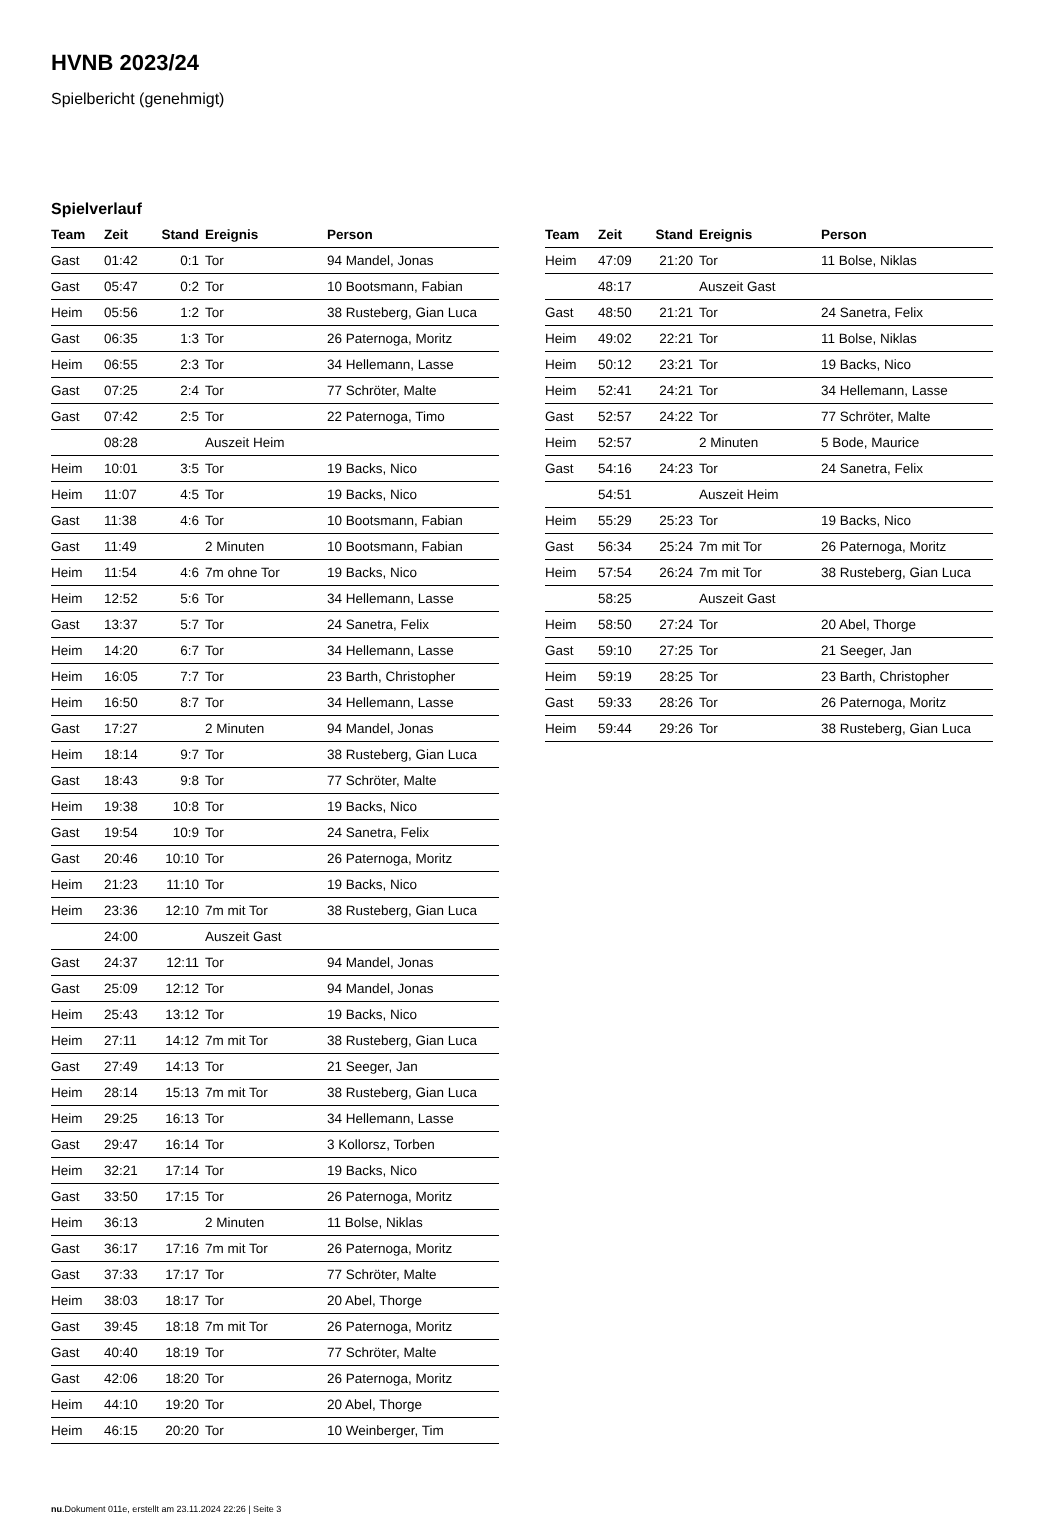HVNB 2023/24
Spielbericht (genehmigt)
Spielverlauf
| Team | Zeit | Stand | Ereignis | Person |
| --- | --- | --- | --- | --- |
| Gast | 01:42 | 0:1 | Tor | 94 Mandel, Jonas |
| Gast | 05:47 | 0:2 | Tor | 10 Bootsmann, Fabian |
| Heim | 05:56 | 1:2 | Tor | 38 Rusteberg, Gian Luca |
| Gast | 06:35 | 1:3 | Tor | 26 Paternoga, Moritz |
| Heim | 06:55 | 2:3 | Tor | 34 Hellemann, Lasse |
| Gast | 07:25 | 2:4 | Tor | 77 Schröter, Malte |
| Gast | 07:42 | 2:5 | Tor | 22 Paternoga, Timo |
| | 08:28 | | Auszeit Heim | |
| Heim | 10:01 | 3:5 | Tor | 19 Backs, Nico |
| Heim | 11:07 | 4:5 | Tor | 19 Backs, Nico |
| Gast | 11:38 | 4:6 | Tor | 10 Bootsmann, Fabian |
| Gast | 11:49 | | 2 Minuten | 10 Bootsmann, Fabian |
| Heim | 11:54 | 4:6 | 7m ohne Tor | 19 Backs, Nico |
| Heim | 12:52 | 5:6 | Tor | 34 Hellemann, Lasse |
| Gast | 13:37 | 5:7 | Tor | 24 Sanetra, Felix |
| Heim | 14:20 | 6:7 | Tor | 34 Hellemann, Lasse |
| Heim | 16:05 | 7:7 | Tor | 23 Barth, Christopher |
| Heim | 16:50 | 8:7 | Tor | 34 Hellemann, Lasse |
| Gast | 17:27 | | 2 Minuten | 94 Mandel, Jonas |
| Heim | 18:14 | 9:7 | Tor | 38 Rusteberg, Gian Luca |
| Gast | 18:43 | 9:8 | Tor | 77 Schröter, Malte |
| Heim | 19:38 | 10:8 | Tor | 19 Backs, Nico |
| Gast | 19:54 | 10:9 | Tor | 24 Sanetra, Felix |
| Gast | 20:46 | 10:10 | Tor | 26 Paternoga, Moritz |
| Heim | 21:23 | 11:10 | Tor | 19 Backs, Nico |
| Heim | 23:36 | 12:10 | 7m mit Tor | 38 Rusteberg, Gian Luca |
| | 24:00 | | Auszeit Gast | |
| Gast | 24:37 | 12:11 | Tor | 94 Mandel, Jonas |
| Gast | 25:09 | 12:12 | Tor | 94 Mandel, Jonas |
| Heim | 25:43 | 13:12 | Tor | 19 Backs, Nico |
| Heim | 27:11 | 14:12 | 7m mit Tor | 38 Rusteberg, Gian Luca |
| Gast | 27:49 | 14:13 | Tor | 21 Seeger, Jan |
| Heim | 28:14 | 15:13 | 7m mit Tor | 38 Rusteberg, Gian Luca |
| Heim | 29:25 | 16:13 | Tor | 34 Hellemann, Lasse |
| Gast | 29:47 | 16:14 | Tor | 3 Kollorsz, Torben |
| Heim | 32:21 | 17:14 | Tor | 19 Backs, Nico |
| Gast | 33:50 | 17:15 | Tor | 26 Paternoga, Moritz |
| Heim | 36:13 | | 2 Minuten | 11 Bolse, Niklas |
| Gast | 36:17 | 17:16 | 7m mit Tor | 26 Paternoga, Moritz |
| Gast | 37:33 | 17:17 | Tor | 77 Schröter, Malte |
| Heim | 38:03 | 18:17 | Tor | 20 Abel, Thorge |
| Gast | 39:45 | 18:18 | 7m mit Tor | 26 Paternoga, Moritz |
| Gast | 40:40 | 18:19 | Tor | 77 Schröter, Malte |
| Gast | 42:06 | 18:20 | Tor | 26 Paternoga, Moritz |
| Heim | 44:10 | 19:20 | Tor | 20 Abel, Thorge |
| Heim | 46:15 | 20:20 | Tor | 10 Weinberger, Tim |
| Team | Zeit | Stand | Ereignis | Person |
| --- | --- | --- | --- | --- |
| Heim | 47:09 | 21:20 | Tor | 11 Bolse, Niklas |
| | 48:17 | | Auszeit Gast | |
| Gast | 48:50 | 21:21 | Tor | 24 Sanetra, Felix |
| Heim | 49:02 | 22:21 | Tor | 11 Bolse, Niklas |
| Heim | 50:12 | 23:21 | Tor | 19 Backs, Nico |
| Heim | 52:41 | 24:21 | Tor | 34 Hellemann, Lasse |
| Gast | 52:57 | 24:22 | Tor | 77 Schröter, Malte |
| Heim | 52:57 | | 2 Minuten | 5 Bode, Maurice |
| Gast | 54:16 | 24:23 | Tor | 24 Sanetra, Felix |
| | 54:51 | | Auszeit Heim | |
| Heim | 55:29 | 25:23 | Tor | 19 Backs, Nico |
| Gast | 56:34 | 25:24 | 7m mit Tor | 26 Paternoga, Moritz |
| Heim | 57:54 | 26:24 | 7m mit Tor | 38 Rusteberg, Gian Luca |
| | 58:25 | | Auszeit Gast | |
| Heim | 58:50 | 27:24 | Tor | 20 Abel, Thorge |
| Gast | 59:10 | 27:25 | Tor | 21 Seeger, Jan |
| Heim | 59:19 | 28:25 | Tor | 23 Barth, Christopher |
| Gast | 59:33 | 28:26 | Tor | 26 Paternoga, Moritz |
| Heim | 59:44 | 29:26 | Tor | 38 Rusteberg, Gian Luca |
nu.Dokument 011e, erstellt am 23.11.2024 22:26 | Seite 3